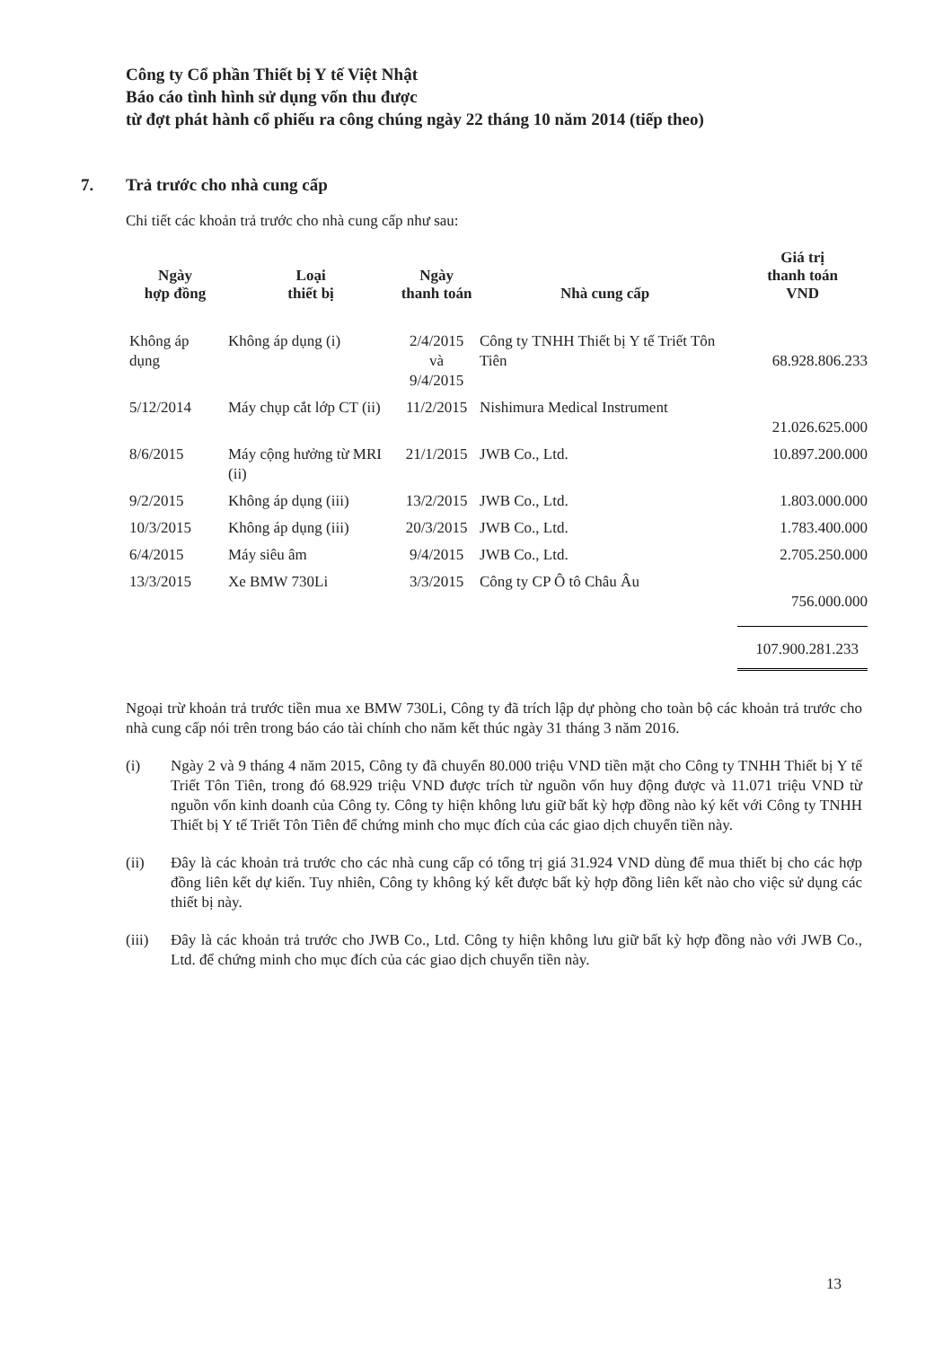Công ty Cổ phần Thiết bị Y tế Việt Nhật
Báo cáo tình hình sử dụng vốn thu được
từ đợt phát hành cổ phiếu ra công chúng ngày 22 tháng 10 năm 2014 (tiếp theo)
7. Trả trước cho nhà cung cấp
Chi tiết các khoản trả trước cho nhà cung cấp như sau:
| Ngày hợp đồng | Loại thiết bị | Ngày thanh toán | Nhà cung cấp | Giá trị thanh toán VND |
| --- | --- | --- | --- | --- |
| Không áp dụng | Không áp dụng (i) | 2/4/2015 và 9/4/2015 | Công ty TNHH Thiết bị Y tế Triết Tôn Tiên | 68.928.806.233 |
| 5/12/2014 | Máy chụp cắt lớp CT (ii) | 11/2/2015 | Nishimura Medical Instrument | 21.026.625.000 |
| 8/6/2015 | Máy cộng hưởng từ MRI (ii) | 21/1/2015 | JWB Co., Ltd. | 10.897.200.000 |
| 9/2/2015 | Không áp dụng (iii) | 13/2/2015 | JWB Co., Ltd. | 1.803.000.000 |
| 10/3/2015 | Không áp dụng (iii) | 20/3/2015 | JWB Co., Ltd. | 1.783.400.000 |
| 6/4/2015 | Máy siêu âm | 9/4/2015 | JWB Co., Ltd. | 2.705.250.000 |
| 13/3/2015 | Xe BMW 730Li | 3/3/2015 | Công ty CP Ô tô Châu Âu | 756.000.000 |
| | | | | 107.900.281.233 |
Ngoại trừ khoản trả trước tiền mua xe BMW 730Li, Công ty đã trích lập dự phòng cho toàn bộ các khoản trả trước cho nhà cung cấp nói trên trong báo cáo tài chính cho năm kết thúc ngày 31 tháng 3 năm 2016.
(i) Ngày 2 và 9 tháng 4 năm 2015, Công ty đã chuyển 80.000 triệu VND tiền mặt cho Công ty TNHH Thiết bị Y tế Triết Tôn Tiên, trong đó 68.929 triệu VND được trích từ nguồn vốn huy động được và 11.071 triệu VND từ nguồn vốn kinh doanh của Công ty. Công ty hiện không lưu giữ bất kỳ hợp đồng nào ký kết với Công ty TNHH Thiết bị Y tế Triết Tôn Tiên để chứng minh cho mục đích của các giao dịch chuyển tiền này.
(ii) Đây là các khoản trả trước cho các nhà cung cấp có tổng trị giá 31.924 VND dùng để mua thiết bị cho các hợp đồng liên kết dự kiến. Tuy nhiên, Công ty không ký kết được bất kỳ hợp đồng liên kết nào cho việc sử dụng các thiết bị này.
(iii) Đây là các khoản trả trước cho JWB Co., Ltd. Công ty hiện không lưu giữ bất kỳ hợp đồng nào với JWB Co., Ltd. để chứng minh cho mục đích của các giao dịch chuyển tiền này.
13